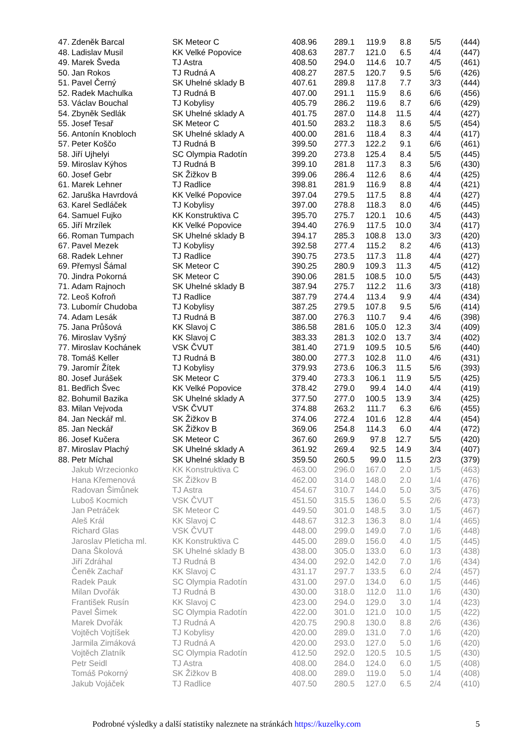| 47. | Zdeněk Barcal | SK Meteor C | 408.96 | 289.1 | 119.9 | 8.8 | 5/5 | (444) |
| 48. | Ladislav Musil | KK Velké Popovice | 408.63 | 287.7 | 121.0 | 6.5 | 4/4 | (447) |
| 49. | Marek Šveda | TJ Astra | 408.50 | 294.0 | 114.6 | 10.7 | 4/5 | (461) |
| 50. | Jan Rokos | TJ Rudná A | 408.27 | 287.5 | 120.7 | 9.5 | 5/6 | (426) |
| 51. | Pavel Černý | SK Uhelné sklady B | 407.61 | 289.8 | 117.8 | 7.7 | 3/3 | (444) |
| 52. | Radek Machulka | TJ Rudná B | 407.00 | 291.1 | 115.9 | 8.6 | 6/6 | (456) |
| 53. | Václav Bouchal | TJ Kobylisy | 405.79 | 286.2 | 119.6 | 8.7 | 6/6 | (429) |
| 54. | Zbyněk Sedlák | SK Uhelné sklady A | 401.75 | 287.0 | 114.8 | 11.5 | 4/4 | (427) |
| 55. | Josef Tesař | SK Meteor C | 401.50 | 283.2 | 118.3 | 8.6 | 5/5 | (454) |
| 56. | Antonín Knobloch | SK Uhelné sklady A | 400.00 | 281.6 | 118.4 | 8.3 | 4/4 | (417) |
| 57. | Peter Koščo | TJ Rudná B | 399.50 | 277.3 | 122.2 | 9.1 | 6/6 | (461) |
| 58. | Jiří Ujhelyi | SC Olympia Radotín | 399.20 | 273.8 | 125.4 | 8.4 | 5/5 | (445) |
| 59. | Miroslav Kýhos | TJ Rudná B | 399.10 | 281.8 | 117.3 | 8.3 | 5/6 | (430) |
| 60. | Josef Gebr | SK Žižkov B | 399.06 | 286.4 | 112.6 | 8.6 | 4/4 | (425) |
| 61. | Marek Lehner | TJ Radlice | 398.81 | 281.9 | 116.9 | 8.8 | 4/4 | (421) |
| 62. | Jaruška Havrdová | KK Velké Popovice | 397.04 | 279.5 | 117.5 | 8.8 | 4/4 | (427) |
| 63. | Karel Sedláček | TJ Kobylisy | 397.00 | 278.8 | 118.3 | 8.0 | 4/6 | (445) |
| 64. | Samuel Fujko | KK Konstruktiva C | 395.70 | 275.7 | 120.1 | 10.6 | 4/5 | (443) |
| 65. | Jiří Mrzílek | KK Velké Popovice | 394.40 | 276.9 | 117.5 | 10.0 | 3/4 | (417) |
| 66. | Roman Tumpach | SK Uhelné sklady B | 394.17 | 285.3 | 108.8 | 13.0 | 3/3 | (420) |
| 67. | Pavel Mezek | TJ Kobylisy | 392.58 | 277.4 | 115.2 | 8.2 | 4/6 | (413) |
| 68. | Radek Lehner | TJ Radlice | 390.75 | 273.5 | 117.3 | 11.8 | 4/4 | (427) |
| 69. | Přemysl Šámal | SK Meteor C | 390.25 | 280.9 | 109.3 | 11.3 | 4/5 | (412) |
| 70. | Jindra Pokorná | SK Meteor C | 390.06 | 281.5 | 108.5 | 10.0 | 5/5 | (443) |
| 71. | Adam Rajnoch | SK Uhelné sklady B | 387.94 | 275.7 | 112.2 | 11.6 | 3/3 | (418) |
| 72. | Leoš Kofroň | TJ Radlice | 387.79 | 274.4 | 113.4 | 9.9 | 4/4 | (434) |
| 73. | Lubomír Chudoba | TJ Kobylisy | 387.25 | 279.5 | 107.8 | 9.5 | 5/6 | (414) |
| 74. | Adam Lesák | TJ Rudná B | 387.00 | 276.3 | 110.7 | 9.4 | 4/6 | (398) |
| 75. | Jana Průšová | KK Slavoj C | 386.58 | 281.6 | 105.0 | 12.3 | 3/4 | (409) |
| 76. | Miroslav Vyšný | KK Slavoj C | 383.33 | 281.3 | 102.0 | 13.7 | 3/4 | (402) |
| 77. | Miroslav Kochánek | VSK ČVUT | 381.40 | 271.9 | 109.5 | 10.5 | 5/6 | (440) |
| 78. | Tomáš Keller | TJ Rudná B | 380.00 | 277.3 | 102.8 | 11.0 | 4/6 | (431) |
| 79. | Jaromír Žítek | TJ Kobylisy | 379.93 | 273.6 | 106.3 | 11.5 | 5/6 | (393) |
| 80. | Josef Jurášek | SK Meteor C | 379.40 | 273.3 | 106.1 | 11.9 | 5/5 | (425) |
| 81. | Bedřich Švec | KK Velké Popovice | 378.42 | 279.0 | 99.4 | 14.0 | 4/4 | (419) |
| 82. | Bohumil Bazika | SK Uhelné sklady A | 377.50 | 277.0 | 100.5 | 13.9 | 3/4 | (425) |
| 83. | Milan Vejvoda | VSK ČVUT | 374.88 | 263.2 | 111.7 | 6.3 | 6/6 | (455) |
| 84. | Jan Neckář ml. | SK Žižkov B | 374.06 | 272.4 | 101.6 | 12.8 | 4/4 | (454) |
| 85. | Jan Neckář | SK Žižkov B | 369.06 | 254.8 | 114.3 | 6.0 | 4/4 | (472) |
| 86. | Josef Kučera | SK Meteor C | 367.60 | 269.9 | 97.8 | 12.7 | 5/5 | (420) |
| 87. | Miroslav Plachý | SK Uhelné sklady A | 361.92 | 269.4 | 92.5 | 14.9 | 3/4 | (407) |
| 88. | Petr Míchal | SK Uhelné sklady B | 359.50 | 260.5 | 99.0 | 11.5 | 2/3 | (379) |
| | Jakub Wrzecionko | KK Konstruktiva C | 463.00 | 296.0 | 167.0 | 2.0 | 1/5 | (463) |
| | Hana Křemenová | SK Žižkov B | 462.00 | 314.0 | 148.0 | 2.0 | 1/4 | (476) |
| | Radovan Šimůnek | TJ Astra | 454.67 | 310.7 | 144.0 | 5.0 | 3/5 | (476) |
| | Luboš Kocmich | VSK ČVUT | 451.50 | 315.5 | 136.0 | 5.5 | 2/6 | (473) |
| | Jan Petráček | SK Meteor C | 449.50 | 301.0 | 148.5 | 3.0 | 1/5 | (467) |
| | Aleš Král | KK Slavoj C | 448.67 | 312.3 | 136.3 | 8.0 | 1/4 | (465) |
| | Richard Glas | VSK ČVUT | 448.00 | 299.0 | 149.0 | 7.0 | 1/6 | (448) |
| | Jaroslav Pleticha ml. | KK Konstruktiva C | 445.00 | 289.0 | 156.0 | 4.0 | 1/5 | (445) |
| | Dana Školová | SK Uhelné sklady B | 438.00 | 305.0 | 133.0 | 6.0 | 1/3 | (438) |
| | Jiří Zdráhal | TJ Rudná B | 434.00 | 292.0 | 142.0 | 7.0 | 1/6 | (434) |
| | Čeněk Zachař | KK Slavoj C | 431.17 | 297.7 | 133.5 | 6.0 | 2/4 | (457) |
| | Radek Pauk | SC Olympia Radotín | 431.00 | 297.0 | 134.0 | 6.0 | 1/5 | (446) |
| | Milan Dvořák | TJ Rudná B | 430.00 | 318.0 | 112.0 | 11.0 | 1/6 | (430) |
| | František Rusín | KK Slavoj C | 423.00 | 294.0 | 129.0 | 3.0 | 1/4 | (423) |
| | Pavel Šimek | SC Olympia Radotín | 422.00 | 301.0 | 121.0 | 10.0 | 1/5 | (422) |
| | Marek Dvořák | TJ Rudná A | 420.75 | 290.8 | 130.0 | 8.8 | 2/6 | (436) |
| | Vojtěch Vojtíšek | TJ Kobylisy | 420.00 | 289.0 | 131.0 | 7.0 | 1/6 | (420) |
| | Jarmila Zimáková | TJ Rudná A | 420.00 | 293.0 | 127.0 | 5.0 | 1/6 | (420) |
| | Vojtěch Zlatník | SC Olympia Radotín | 412.50 | 292.0 | 120.5 | 10.5 | 1/5 | (430) |
| | Petr Seidl | TJ Astra | 408.00 | 284.0 | 124.0 | 6.0 | 1/5 | (408) |
| | Tomáš Pokorný | SK Žižkov B | 408.00 | 289.0 | 119.0 | 5.0 | 1/4 | (408) |
| | Jakub Vojáček | TJ Radlice | 407.50 | 280.5 | 127.0 | 6.5 | 2/4 | (410) |
Podrobné výsledky a další statistiky naleznete na stránkách https://kuzelky.com 5